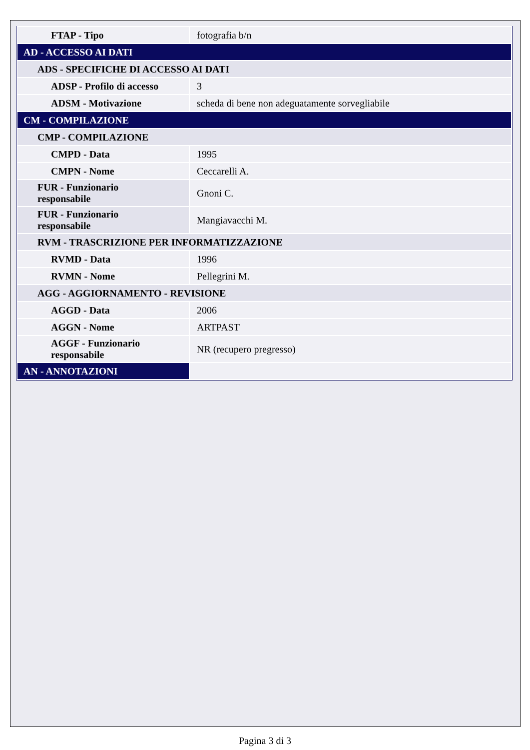| FTAP - Tipo | fotografia b/n |
| AD - ACCESSO AI DATI | |
| ADS - SPECIFICHE DI ACCESSO AI DATI | |
| ADSP - Profilo di accesso | 3 |
| ADSM - Motivazione | scheda di bene non adeguatamente sorvegliabile |
| CM - COMPILAZIONE | |
| CMP - COMPILAZIONE | |
| CMPD - Data | 1995 |
| CMPN - Nome | Ceccarelli A. |
| FUR - Funzionario responsabile | Gnoni C. |
| FUR - Funzionario responsabile | Mangiavacchi M. |
| RVM - TRASCRIZIONE PER INFORMATIZZAZIONE | |
| RVMD - Data | 1996 |
| RVMN - Nome | Pellegrini M. |
| AGG - AGGIORNAMENTO - REVISIONE | |
| AGGD - Data | 2006 |
| AGGN - Nome | ARTPAST |
| AGGF - Funzionario responsabile | NR (recupero pregresso) |
| AN - ANNOTAZIONI | |
Pagina 3 di 3